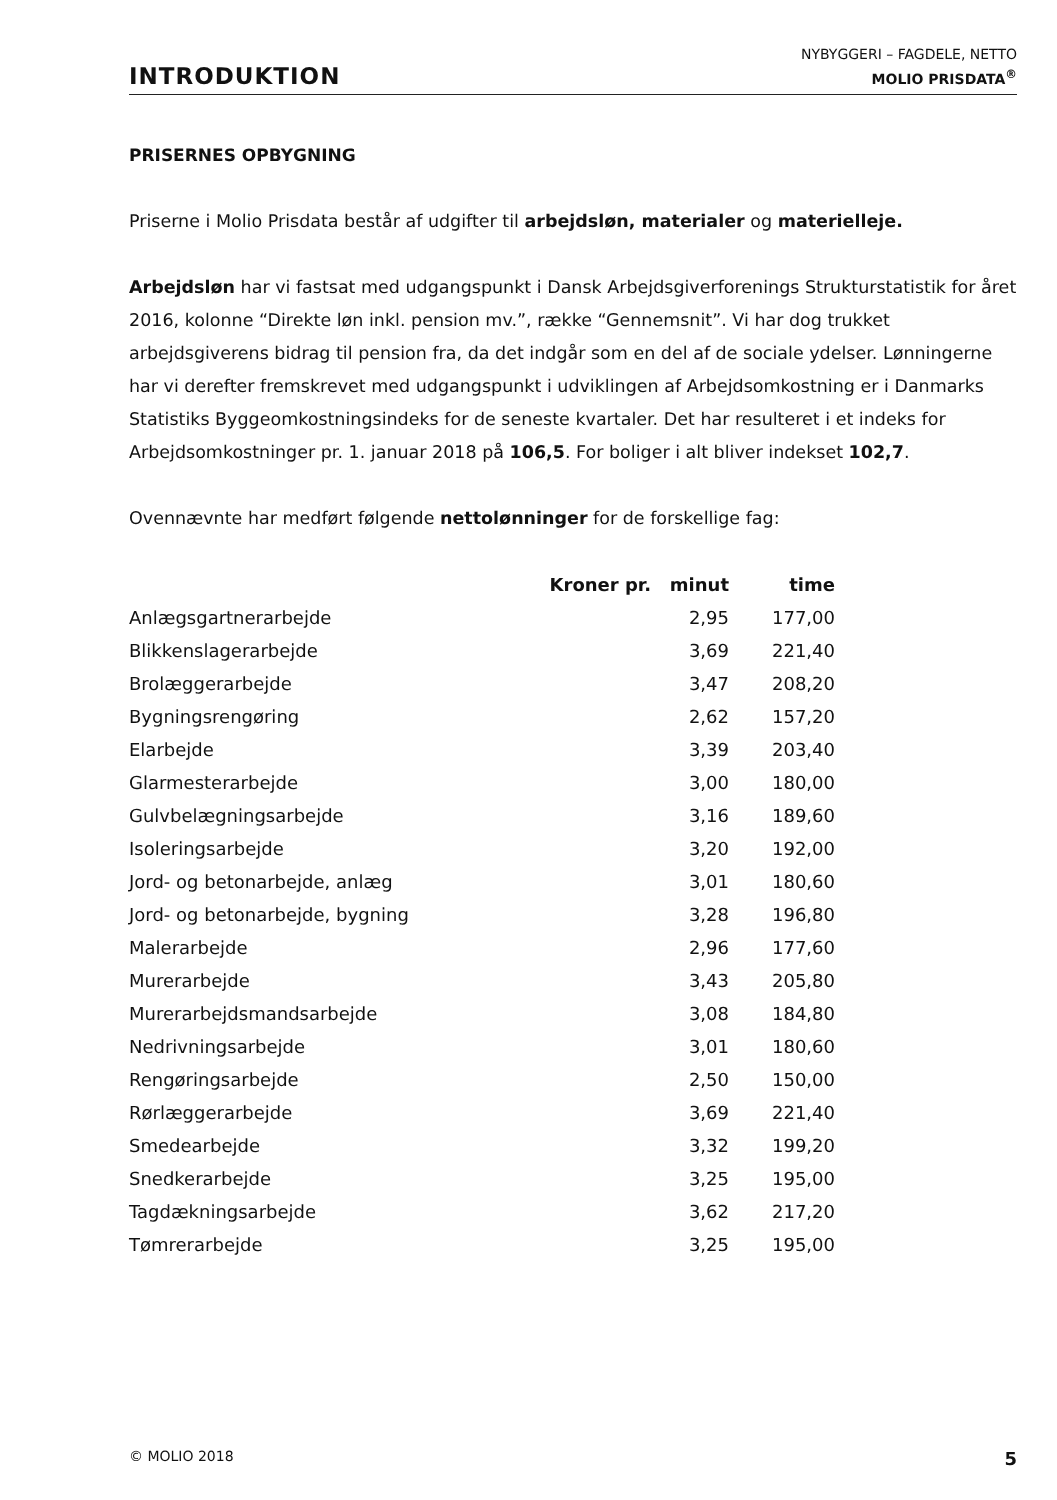INTRODUKTION
NYBYGGERI – FAGDELE, NETTO
MOLIO PRISDATA<sup>®</sup>
PRISERNES OPBYGNING
Priserne i Molio Prisdata består af udgifter til arbejdsløn, materialer og materielleje.
Arbejdsløn har vi fastsat med udgangspunkt i Dansk Arbejdsgiverforenings Strukturstatistik for året 2016, kolonne “Direkte løn inkl. pension mv.”, række “Gennemsnit”. Vi har dog trukket arbejdsgiverens bidrag til pension fra, da det indgår som en del af de sociale ydelser. Lønningerne har vi derefter fremskrevet med udgangspunkt i udviklingen af Arbejdsomkostning er i Danmarks Statistiks Byggeomkostningsindeks for de seneste kvartaler. Det har resulteret i et indeks for Arbejdsomkostninger pr. 1. januar 2018 på 106,5. For boliger i alt bliver indekset 102,7.
Ovennævnte har medført følgende nettolønninger for de forskellige fag:
| | Kroner pr. | minut | time |
| --- | --- | --- | --- |
| Anlægsgartnerarbejde | | 2,95 | 177,00 |
| Blikkenslagerarbejde | | 3,69 | 221,40 |
| Brolæggerarbejde | | 3,47 | 208,20 |
| Bygningsrengøring | | 2,62 | 157,20 |
| Elarbejde | | 3,39 | 203,40 |
| Glarmesterarbejde | | 3,00 | 180,00 |
| Gulvbelægningsarbejde | | 3,16 | 189,60 |
| Isoleringsarbejde | | 3,20 | 192,00 |
| Jord- og betonarbejde, anlæg | | 3,01 | 180,60 |
| Jord- og betonarbejde, bygning | | 3,28 | 196,80 |
| Malerarbejde | | 2,96 | 177,60 |
| Murerarbejde | | 3,43 | 205,80 |
| Murerarbejdsmandsarbejde | | 3,08 | 184,80 |
| Nedrivningsarbejde | | 3,01 | 180,60 |
| Rengøringsarbejde | | 2,50 | 150,00 |
| Rørlæggerarbejde | | 3,69 | 221,40 |
| Smedearbejde | | 3,32 | 199,20 |
| Snedkerarbejde | | 3,25 | 195,00 |
| Tagdækningsarbejde | | 3,62 | 217,20 |
| Tømrerarbejde | | 3,25 | 195,00 |
© MOLIO 2018 5